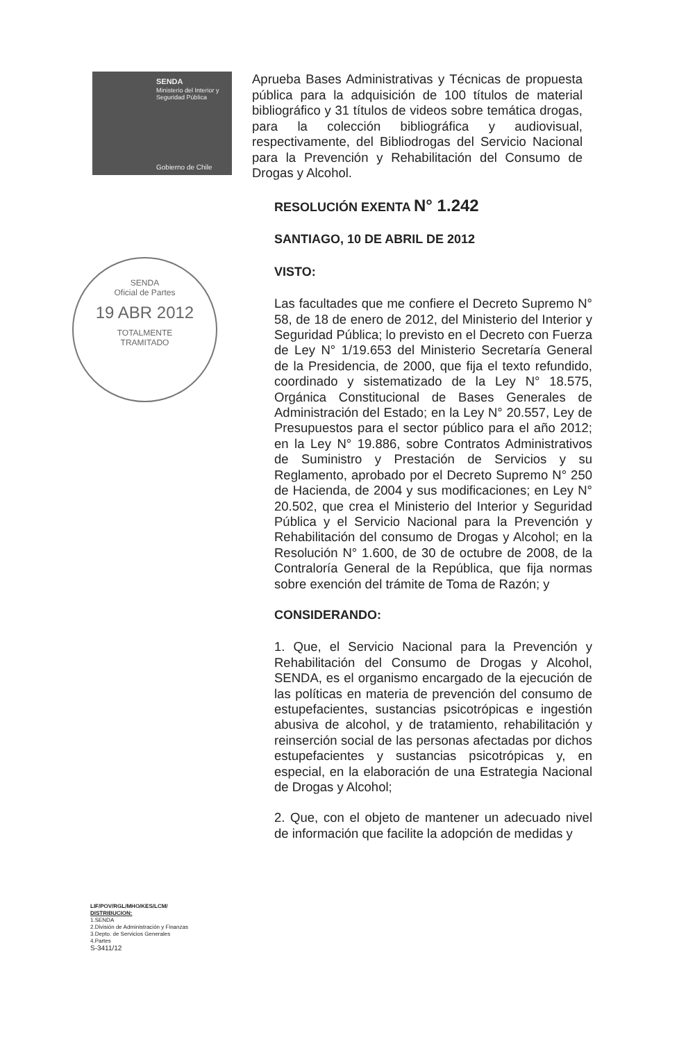SENDA
Ministerio del Interior y Seguridad Pública
Gobierno de Chile
SENDA
Oficial de Partes
19 ABR 2012
TOTALMENTE
TRAMITADO
Aprueba Bases Administrativas y Técnicas de propuesta pública para la adquisición de 100 títulos de material bibliográfico y 31 títulos de videos sobre temática drogas, para la colección bibliográfica y audiovisual, respectivamente, del Bibliodrogas del Servicio Nacional para la Prevención y Rehabilitación del Consumo de Drogas y Alcohol.
RESOLUCIÓN EXENTA N° 1.242
SANTIAGO, 10 DE ABRIL DE 2012
VISTO:
Las facultades que me confiere el Decreto Supremo N° 58, de 18 de enero de 2012, del Ministerio del Interior y Seguridad Pública; lo previsto en el Decreto con Fuerza de Ley N° 1/19.653 del Ministerio Secretaría General de la Presidencia, de 2000, que fija el texto refundido, coordinado y sistematizado de la Ley N° 18.575, Orgánica Constitucional de Bases Generales de Administración del Estado; en la Ley N° 20.557, Ley de Presupuestos para el sector público para el año 2012; en la Ley N° 19.886, sobre Contratos Administrativos de Suministro y Prestación de Servicios y su Reglamento, aprobado por el Decreto Supremo N° 250 de Hacienda, de 2004 y sus modificaciones; en Ley N° 20.502, que crea el Ministerio del Interior y Seguridad Pública y el Servicio Nacional para la Prevención y Rehabilitación del consumo de Drogas y Alcohol; en la Resolución N° 1.600, de 30 de octubre de 2008, de la Contraloría General de la República, que fija normas sobre exención del trámite de Toma de Razón; y
CONSIDERANDO:
1. Que, el Servicio Nacional para la Prevención y Rehabilitación del Consumo de Drogas y Alcohol, SENDA, es el organismo encargado de la ejecución de las políticas en materia de prevención del consumo de estupefacientes, sustancias psicotrópicas e ingestión abusiva de alcohol, y de tratamiento, rehabilitación y reinserción social de las personas afectadas por dichos estupefacientes y sustancias psicotrópicas y, en especial, en la elaboración de una Estrategia Nacional de Drogas y Alcohol;
2. Que, con el objeto de mantener un adecuado nivel de información que facilite la adopción de medidas y
LIF/POV/RGL/MHO/KES/LCM/
DISTRIBUCION:
1.SENDA
2.División de Administración y Finanzas
3.Depto. de Servicios Generales
4.Partes
S-3411/12